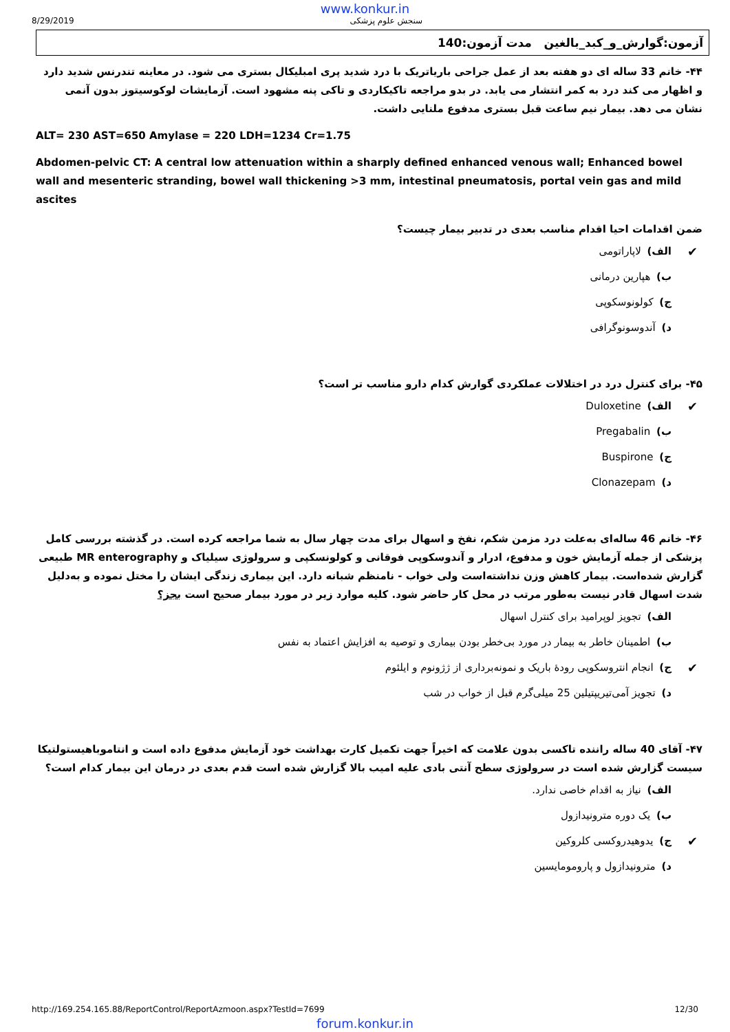www.konkur.in
8/29/2019 سنجش علوم پزشکی
آزمون:گوارش_و_کبد_بالغین مدت آزمون:140
۴۴- خانم 33 ساله ای دو هفته بعد از عمل جراحی باریاتریک با درد شدید پری امبلیکال بستری می شود. در معاینه تندرنس شدید دارد و اظهار می کند درد به کمر انتشار می یابد. در بدو مراجعه تاکیکاردی و تاکی پنه مشهود است. آزمایشات لوکوسیتوز بدون آنمی نشان می دهد. بیمار نیم ساعت قبل بستری مدفوع ملنایی داشت.
ALT= 230 AST=650 Amylase = 220 LDH=1234 Cr=1.75
Abdomen-pelvic CT: A central low attenuation within a sharply defined enhanced venous wall; Enhanced bowel wall and mesenteric stranding, bowel wall thickening >3 mm, intestinal pneumatosis, portal vein gas and mild ascites
ضمن اقدامات احیا اقدام مناسب بعدی در تدبیر بیمار چیست؟
✔ الف) لاپاراتومی
ب) هپارین درمانی
ج) کولونوسکوپی
د) آندوسونوگرافی
۴۵- برای کنترل درد در اختلالات عملکردی گوارش کدام دارو مناسب تر است؟
✔ الف) Duloxetine
ب) Pregabalin
ج) Buspirone
د) Clonazepam
۴۶- خانم 46 ساله‌ای به‌علت درد مزمن شکم، نفخ و اسهال برای مدت چهار سال به شما مراجعه کرده است. در گذشته بررسی کامل پزشکی از جمله آزمایش خون و مدفوع، ادرار و آندوسکوپی فوقانی و کولونسکپی و سرولوژی سیلیاک و MR enterography طبیعی گزارش شده‌است. بیمار کاهش وزن نداشته‌است ولی خواب - نامنظم شبانه دارد. این بیماری زندگی ایشان را مختل نموده و به‌دلیل شدت اسهال قادر نیست به‌طور مرتب در محل کار حاضر شود. کلیه موارد زیر در مورد بیمار صحیح است بجز؟
الف) تجویز لوپرامید برای کنترل اسهال
ب) اطمینان خاطر به بیمار در مورد بی‌خطر بودن بیماری و توصیه به افزایش اعتماد به نفس
✔ ج) انجام انتروسکوپی رودهٔ باریک و نمونه‌برداری از ژژونوم و ایلئوم
د) تجویز آمی‌تیریپتیلین 25 میلی‌گرم قبل از خواب در شب
۴۷- آقای 40 ساله راننده تاکسی بدون علامت که اخیراً جهت تکمیل کارت بهداشت خود آزمایش مدفوع داده است و انتاموباهیستولتیکا سیست گزارش شده است در سرولوژی سطح آنتی بادی علیه امیب بالا گزارش شده است قدم بعدی در درمان این بیمار کدام است؟
الف) نیاز به اقدام خاصی ندارد.
ب) یک دوره مترونیدازول
✔ ج) یدوهیدروکسی کلروکین
د) مترونیدازول و پارومومایسین
http://169.254.165.88/ReportControl/ReportAzmoon.aspx?TestId=7699 12/30
forum.konkur.in